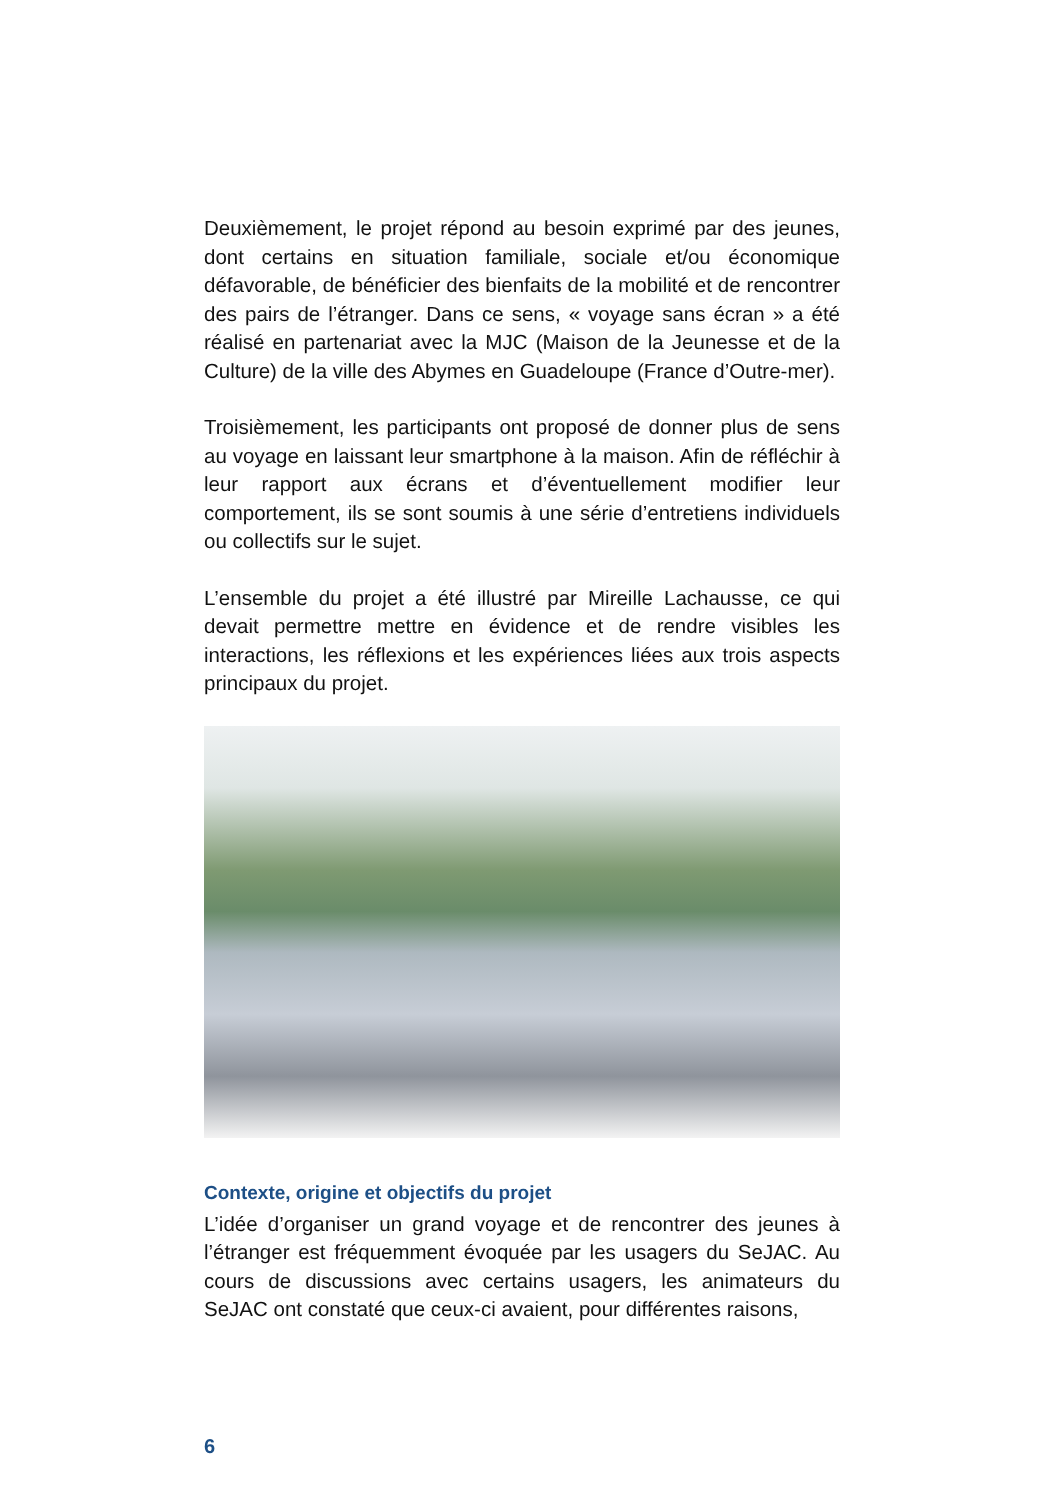Deuxièmement, le projet répond au besoin exprimé par des jeunes, dont certains en situation familiale, sociale et/ou économique défavorable, de bénéficier des bienfaits de la mobilité et de rencontrer des pairs de l’étranger. Dans ce sens, « voyage sans écran » a été réalisé en partenariat avec la MJC (Maison de la Jeunesse et de la Culture) de la ville des Abymes en Guadeloupe (France d’Outre-mer).
Troisièmement, les participants ont proposé de donner plus de sens au voyage en laissant leur smartphone à la maison. Afin de réfléchir à leur rapport aux écrans et d’éventuellement modifier leur comportement, ils se sont soumis à une série d’entretiens individuels ou collectifs sur le sujet.
L’ensemble du projet a été illustré par Mireille Lachausse, ce qui devait permettre mettre en évidence et de rendre visibles les interactions, les réflexions et les expériences liées aux trois aspects principaux du projet.
Contexte, origine et objectifs du projet
L’idée d’organiser un grand voyage et de rencontrer des jeunes à l’étranger est fréquemment évoquée par les usagers du SeJAC. Au cours de discussions avec certains usagers, les animateurs du SeJAC ont constaté que ceux-ci avaient, pour différentes raisons,
6